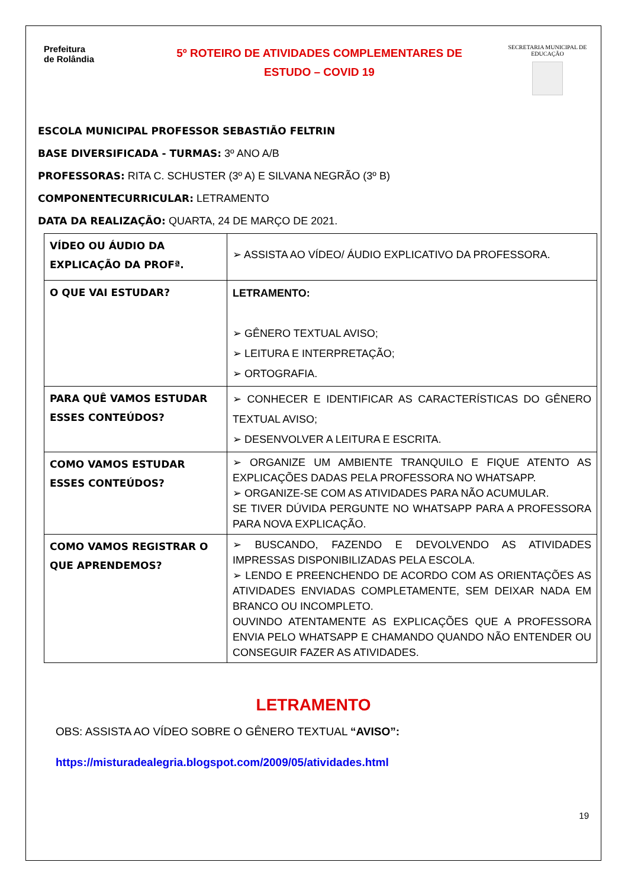Prefeitura
de Rolândia
5º ROTEIRO DE ATIVIDADES COMPLEMENTARES DE
ESTUDO – COVID 19
SECRETARIA MUNICIPAL DE EDUCAÇÃO
ESCOLA MUNICIPAL PROFESSOR SEBASTIÃO FELTRIN
BASE DIVERSIFICADA - TURMAS: 3º ANO A/B
PROFESSORAS: RITA C. SCHUSTER (3º A) E SILVANA NEGRÃO (3º B)
COMPONENTECURRICULAR: LETRAMENTO
DATA DA REALIZAÇÃO: QUARTA, 24 DE MARÇO DE 2021.
| VÍDEO OU ÁUDIO DA EXPLICAÇÃO DA PROFª. | ➢ ASSISTA AO VÍDEO/ ÁUDIO EXPLICATIVO DA PROFESSORA. |
| O QUE VAI ESTUDAR? | LETRAMENTO: ➢ GÊNERO TEXTUAL AVISO; ➢ LEITURA E INTERPRETAÇÃO; ➢ ORTOGRAFIA. |
| PARA QUÊ VAMOS ESTUDAR ESSES CONTEÚDOS? | ➢ CONHECER E IDENTIFICAR AS CARACTERÍSTICAS DO GÊNERO TEXTUAL AVISO; ➢ DESENVOLVER A LEITURA E ESCRITA. |
| COMO VAMOS ESTUDAR ESSES CONTEÚDOS? | ➢ ORGANIZE UM AMBIENTE TRANQUILO E FIQUE ATENTO AS EXPLICAÇÕES DADAS PELA PROFESSORA NO WHATSAPP. ➢ ORGANIZE-SE COM AS ATIVIDADES PARA NÃO ACUMULAR. SE TIVER DÚVIDA PERGUNTE NO WHATSAPP PARA A PROFESSORA PARA NOVA EXPLICAÇÃO. |
| COMO VAMOS REGISTRAR O QUE APRENDEMOS? | ➢ BUSCANDO, FAZENDO E DEVOLVENDO AS ATIVIDADES IMPRESSAS DISPONIBILIZADAS PELA ESCOLA. ➢ LENDO E PREENCHENDO DE ACORDO COM AS ORIENTAÇÕES AS ATIVIDADES ENVIADAS COMPLETAMENTE, SEM DEIXAR NADA EM BRANCO OU INCOMPLETO. OUVINDO ATENTAMENTE AS EXPLICAÇÕES QUE A PROFESSORA ENVIA PELO WHATSAPP E CHAMANDO QUANDO NÃO ENTENDER OU CONSEGUIR FAZER AS ATIVIDADES. |
LETRAMENTO
OBS: ASSISTA AO VÍDEO SOBRE O GÊNERO TEXTUAL “AVISO”:
https://misturadealegria.blogspot.com/2009/05/atividades.html
19